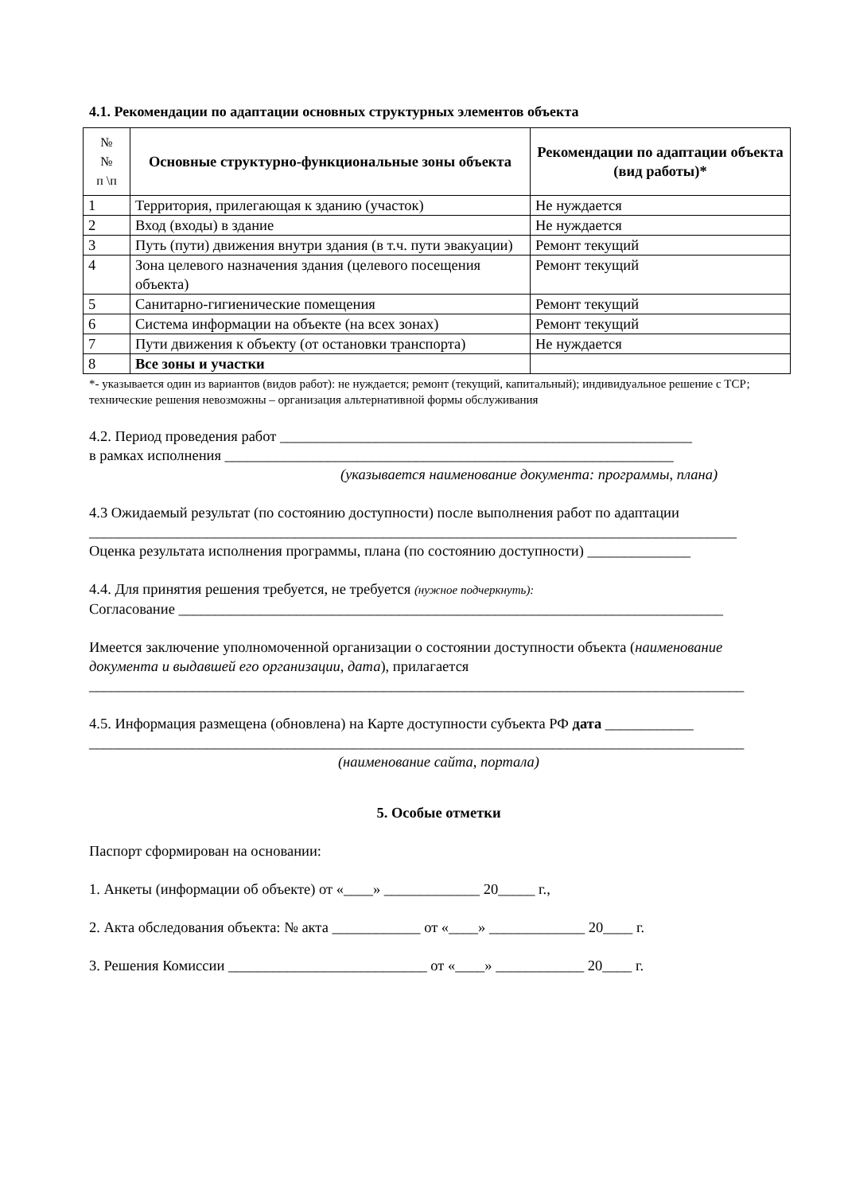4.1. Рекомендации по адаптации основных структурных элементов объекта
| № № п \п | Основные структурно-функциональные зоны объекта | Рекомендации по адаптации объекта (вид работы)* |
| --- | --- | --- |
| 1 | Территория, прилегающая к зданию (участок) | Не нуждается |
| 2 | Вход (входы) в здание | Не нуждается |
| 3 | Путь (пути) движения внутри здания (в т.ч. пути эвакуации) | Ремонт текущий |
| 4 | Зона целевого назначения здания (целевого посещения объекта) | Ремонт текущий |
| 5 | Санитарно-гигиенические помещения | Ремонт текущий |
| 6 | Система информации на объекте (на всех зонах) | Ремонт текущий |
| 7 | Пути движения к объекту (от остановки транспорта) | Не нуждается |
| 8 | Все зоны и участки | |
*- указывается один из вариантов (видов работ): не нуждается; ремонт (текущий, капитальный); индивидуальное решение с ТСР; технические решения невозможны – организация альтернативной формы обслуживания
4.2. Период проведения работ ________________________________________________________
в рамках исполнения _____________________________________________________________
(указывается наименование документа: программы, плана)
4.3 Ожидаемый результат (по состоянию доступности) после выполнения работ по адаптации ________________________________________________________________________________________
Оценка результата исполнения программы, плана (по состоянию доступности) ______________
4.4. Для принятия решения требуется, не требуется (нужное подчеркнуть):
Согласование __________________________________________________________________________
Имеется заключение уполномоченной организации о состоянии доступности объекта (наименование документа и выдавшей его организации, дата), прилагается
_________________________________________________________________________________________
4.5. Информация размещена (обновлена) на Карте доступности субъекта РФ дата ____________
_________________________________________________________________________________________
(наименование сайта, портала)
5. Особые отметки
Паспорт сформирован на основании:
1. Анкеты (информации об объекте) от «____» _____________ 20_____ г.,
2. Акта обследования объекта: № акта ____________ от «____» _____________ 20____ г.
3. Решения Комиссии ___________________________ от «____» ____________ 20____ г.